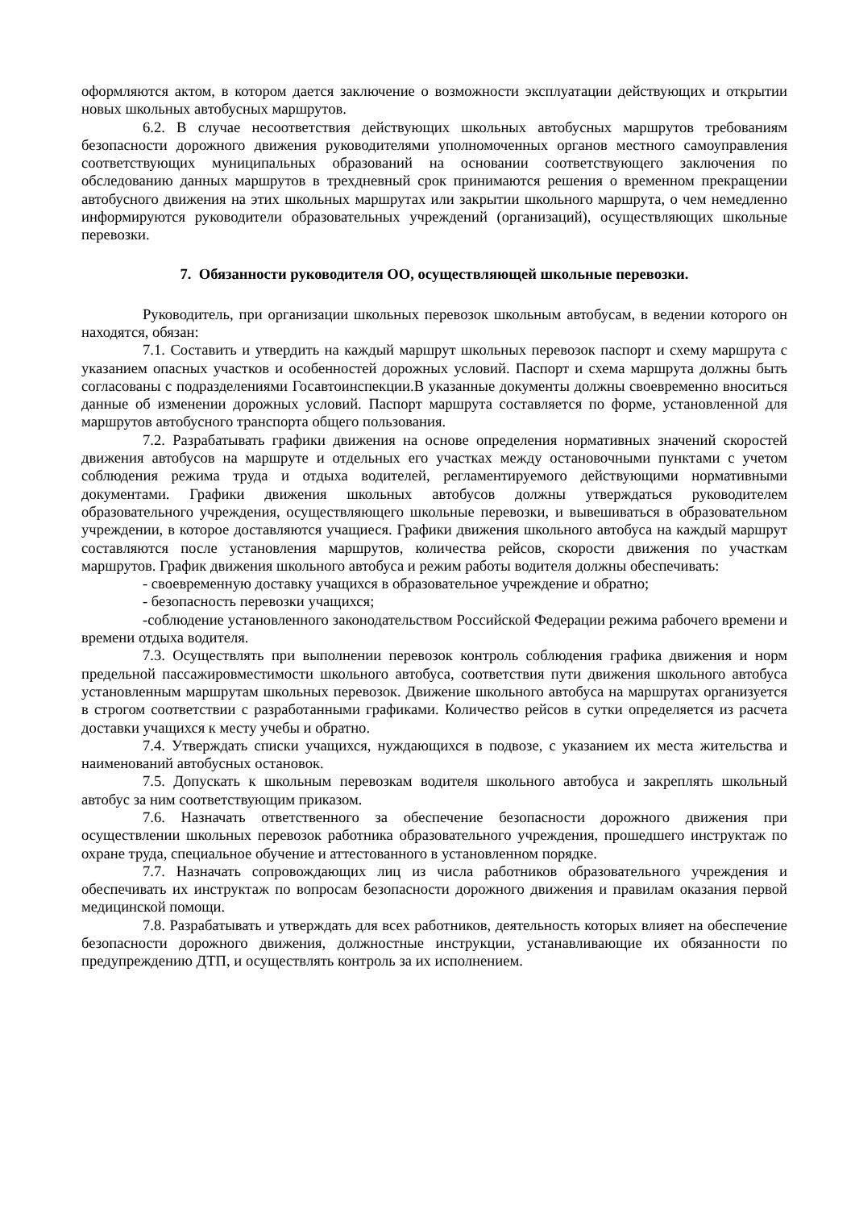оформляются актом, в котором дается заключение о возможности эксплуатации действующих и открытии новых школьных автобусных маршрутов.
6.2. В случае несоответствия действующих школьных автобусных маршрутов требованиям безопасности дорожного движения руководителями уполномоченных органов местного самоуправления соответствующих муниципальных образований на основании соответствующего заключения по обследованию данных маршрутов в трехдневный срок принимаются решения о временном прекращении автобусного движения на этих школьных маршрутах или закрытии школьного маршрута, о чем немедленно информируются руководители образовательных учреждений (организаций), осуществляющих школьные перевозки.
7. Обязанности руководителя ОО, осуществляющей школьные перевозки.
Руководитель, при организации школьных перевозок школьным автобусам, в ведении которого он находятся, обязан:
7.1. Составить и утвердить на каждый маршрут школьных перевозок паспорт и схему маршрута с указанием опасных участков и особенностей дорожных условий. Паспорт и схема маршрута должны быть согласованы с подразделениями Госавтоинспекции.В указанные документы должны своевременно вноситься данные об изменении дорожных условий. Паспорт маршрута составляется по форме, установленной для маршрутов автобусного транспорта общего пользования.
7.2. Разрабатывать графики движения на основе определения нормативных значений скоростей движения автобусов на маршруте и отдельных его участках между остановочными пунктами с учетом соблюдения режима труда и отдыха водителей, регламентируемого действующими нормативными документами. Графики движения школьных автобусов должны утверждаться руководителем образовательного учреждения, осуществляющего школьные перевозки, и вывешиваться в образовательном учреждении, в которое доставляются учащиеся. Графики движения школьного автобуса на каждый маршрут составляются после установления маршрутов, количества рейсов, скорости движения по участкам маршрутов. График движения школьного автобуса и режим работы водителя должны обеспечивать:
- своевременную доставку учащихся в образовательное учреждение и обратно;
- безопасность перевозки учащихся;
-соблюдение установленного законодательством Российской Федерации режима рабочего времени и времени отдыха водителя.
7.3. Осуществлять при выполнении перевозок контроль соблюдения графика движения и норм предельной пассажировместимости школьного автобуса, соответствия пути движения школьного автобуса установленным маршрутам школьных перевозок. Движение школьного автобуса на маршрутах организуется в строгом соответствии с разработанными графиками. Количество рейсов в сутки определяется из расчета доставки учащихся к месту учебы и обратно.
7.4. Утверждать списки учащихся, нуждающихся в подвозе, с указанием их места жительства и наименований автобусных остановок.
7.5. Допускать к школьным перевозкам водителя школьного автобуса и закреплять школьный автобус за ним соответствующим приказом.
7.6. Назначать ответственного за обеспечение безопасности дорожного движения при осуществлении школьных перевозок работника образовательного учреждения, прошедшего инструктаж по охране труда, специальное обучение и аттестованного в установленном порядке.
7.7. Назначать сопровождающих лиц из числа работников образовательного учреждения и обеспечивать их инструктаж по вопросам безопасности дорожного движения и правилам оказания первой медицинской помощи.
7.8. Разрабатывать и утверждать для всех работников, деятельность которых влияет на обеспечение безопасности дорожного движения, должностные инструкции, устанавливающие их обязанности по предупреждению ДТП, и осуществлять контроль за их исполнением.